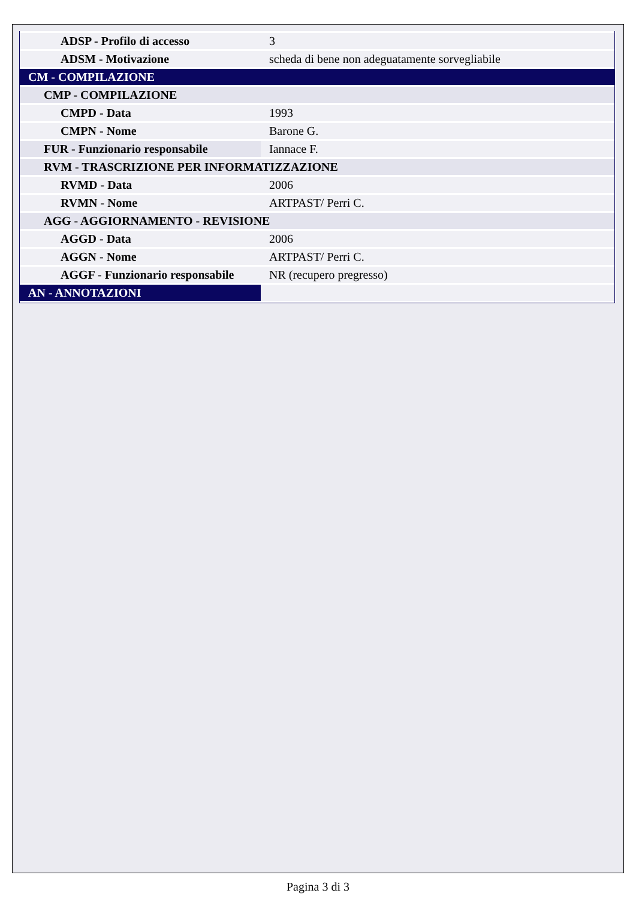| ADSP - Profilo di accesso | 3 |
| ADSM - Motivazione | scheda di bene non adeguatamente sorvegliabile |
| CM - COMPILAZIONE | |
| CMP - COMPILAZIONE | |
| CMPD - Data | 1993 |
| CMPN - Nome | Barone G. |
| FUR - Funzionario responsabile | Iannace F. |
| RVM - TRASCRIZIONE PER INFORMATIZZAZIONE | |
| RVMD - Data | 2006 |
| RVMN - Nome | ARTPAST/ Perri C. |
| AGG - AGGIORNAMENTO - REVISIONE | |
| AGGD - Data | 2006 |
| AGGN - Nome | ARTPAST/ Perri C. |
| AGGF - Funzionario responsabile | NR (recupero pregresso) |
| AN - ANNOTAZIONI | |
Pagina 3 di 3